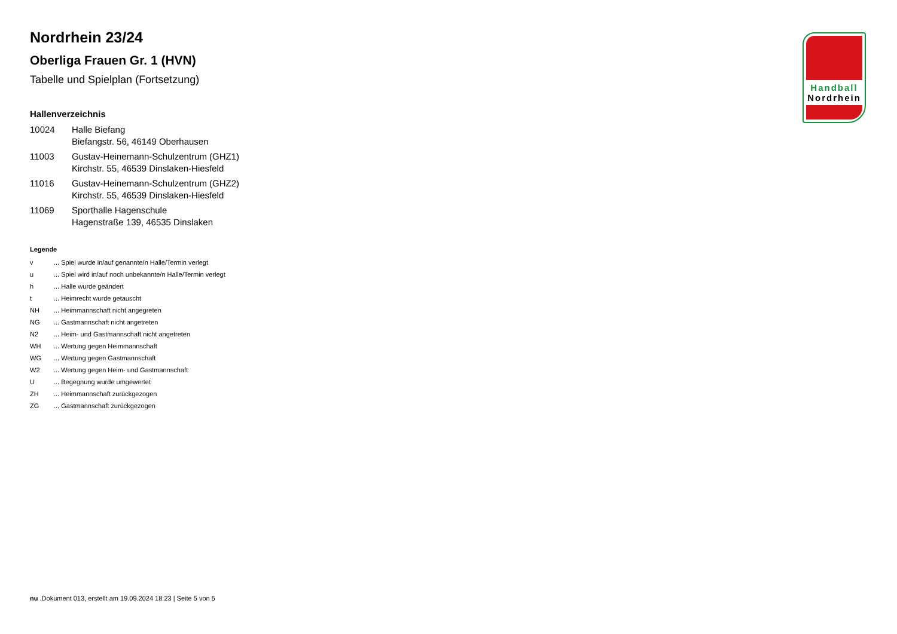Nordrhein 23/24
Oberliga Frauen Gr. 1 (HVN)
Tabelle und Spielplan (Fortsetzung)
Hallenverzeichnis
| 10024 | Halle Biefang Biefangstr. 56, 46149 Oberhausen |
| 11003 | Gustav-Heinemann-Schulzentrum (GHZ1) Kirchstr. 55, 46539 Dinslaken-Hiesfeld |
| 11016 | Gustav-Heinemann-Schulzentrum (GHZ2) Kirchstr. 55, 46539 Dinslaken-Hiesfeld |
| 11069 | Sporthalle Hagenschule Hagenstraße 139, 46535 Dinslaken |
Legende
| v | ... Spiel wurde in/auf genannte/n Halle/Termin verlegt |
| u | ... Spiel wird in/auf noch unbekannte/n Halle/Termin verlegt |
| h | ... Halle wurde geändert |
| t | ... Heimrecht wurde getauscht |
| NH | ... Heimmannschaft nicht angegreten |
| NG | ... Gastmannschaft nicht angetreten |
| N2 | ... Heim- und Gastmannschaft nicht angetreten |
| WH | ... Wertung gegen Heimmannschaft |
| WG | ... Wertung gegen Gastmannschaft |
| W2 | ... Wertung gegen Heim- und Gastmannschaft |
| U | ... Begegnung wurde umgewertet |
| ZH | ... Heimmannschaft zurückgezogen |
| ZG | ... Gastmannschaft zurückgezogen |
Handball
Nordrhein
nu .Dokument 013, erstellt am 19.09.2024 18:23 | Seite 5 von 5